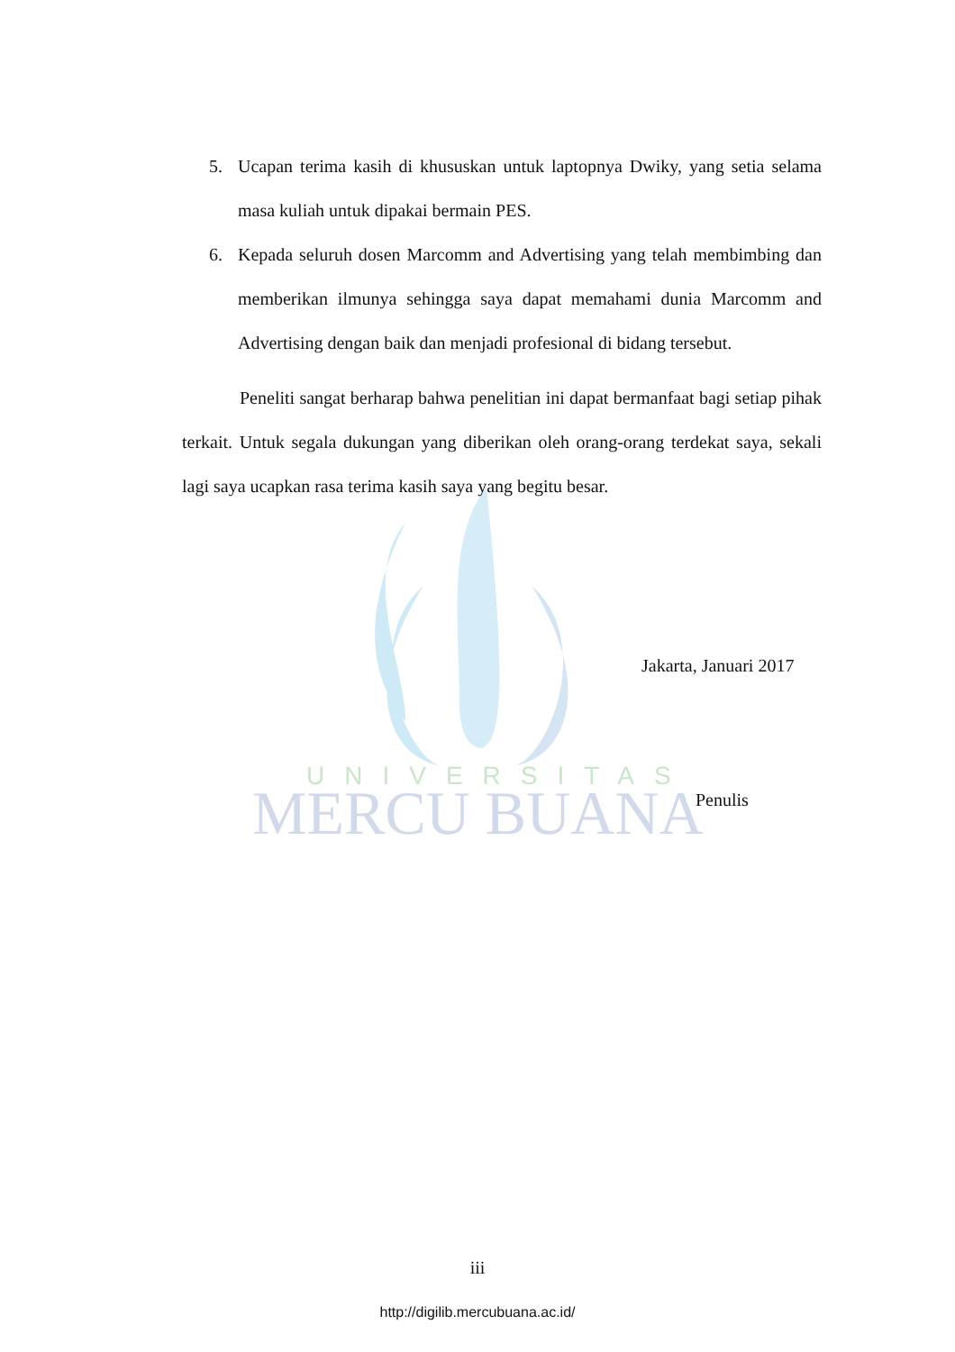UNIVERSITAS
MERCU BUANA
5. Ucapan terima kasih di khususkan untuk laptopnya Dwiky, yang setia selama masa kuliah untuk dipakai bermain PES.
6. Kepada seluruh dosen Marcomm and Advertising yang telah membimbing dan memberikan ilmunya sehingga saya dapat memahami dunia Marcomm and Advertising dengan baik dan menjadi profesional di bidang tersebut.
Peneliti sangat berharap bahwa penelitian ini dapat bermanfaat bagi setiap pihak terkait. Untuk segala dukungan yang diberikan oleh orang-orang terdekat saya, sekali lagi saya ucapkan rasa terima kasih saya yang begitu besar.
Jakarta, Januari 2017
Penulis
iii
http://digilib.mercubuana.ac.id/